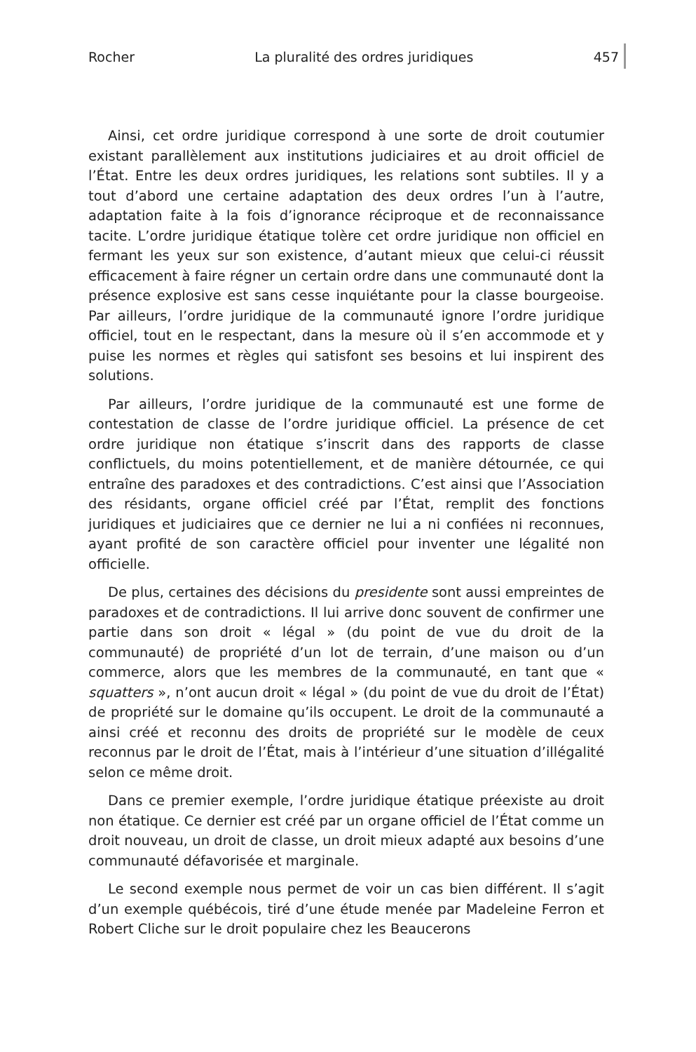Rocher La pluralité des ordres juridiques 457
Ainsi, cet ordre juridique correspond à une sorte de droit coutumier existant parallèlement aux institutions judiciaires et au droit officiel de l’État. Entre les deux ordres juridiques, les relations sont subtiles. Il y a tout d’abord une certaine adaptation des deux ordres l’un à l’autre, adaptation faite à la fois d’ignorance réciproque et de reconnaissance tacite. L’ordre juridique étatique tolère cet ordre juridique non officiel en fermant les yeux sur son existence, d’autant mieux que celui-ci réussit efficacement à faire régner un certain ordre dans une communauté dont la présence explosive est sans cesse inquiétante pour la classe bourgeoise. Par ailleurs, l’ordre juridique de la communauté ignore l’ordre juridique officiel, tout en le respectant, dans la mesure où il s’en accommode et y puise les normes et règles qui satisfont ses besoins et lui inspirent des solutions.
Par ailleurs, l’ordre juridique de la communauté est une forme de contestation de classe de l’ordre juridique officiel. La présence de cet ordre juridique non étatique s’inscrit dans des rapports de classe conflictuels, du moins potentiellement, et de manière détournée, ce qui entraîne des paradoxes et des contradictions. C’est ainsi que l’Association des résidants, organe officiel créé par l’État, remplit des fonctions juridiques et judiciaires que ce dernier ne lui a ni confiées ni reconnues, ayant profité de son caractère officiel pour inventer une légalité non officielle.
De plus, certaines des décisions du presidente sont aussi empreintes de paradoxes et de contradictions. Il lui arrive donc souvent de confirmer une partie dans son droit « légal » (du point de vue du droit de la communauté) de propriété d’un lot de terrain, d’une maison ou d’un commerce, alors que les membres de la communauté, en tant que « squatters », n’ont aucun droit « légal » (du point de vue du droit de l’État) de propriété sur le domaine qu’ils occupent. Le droit de la communauté a ainsi créé et reconnu des droits de propriété sur le modèle de ceux reconnus par le droit de l’État, mais à l’intérieur d’une situation d’illégalité selon ce même droit.
Dans ce premier exemple, l’ordre juridique étatique préexiste au droit non étatique. Ce dernier est créé par un organe officiel de l’État comme un droit nouveau, un droit de classe, un droit mieux adapté aux besoins d’une communauté défavorisée et marginale.
Le second exemple nous permet de voir un cas bien différent. Il s’agit d’un exemple québécois, tiré d’une étude menée par Madeleine Ferron et Robert Cliche sur le droit populaire chez les Beaucerons